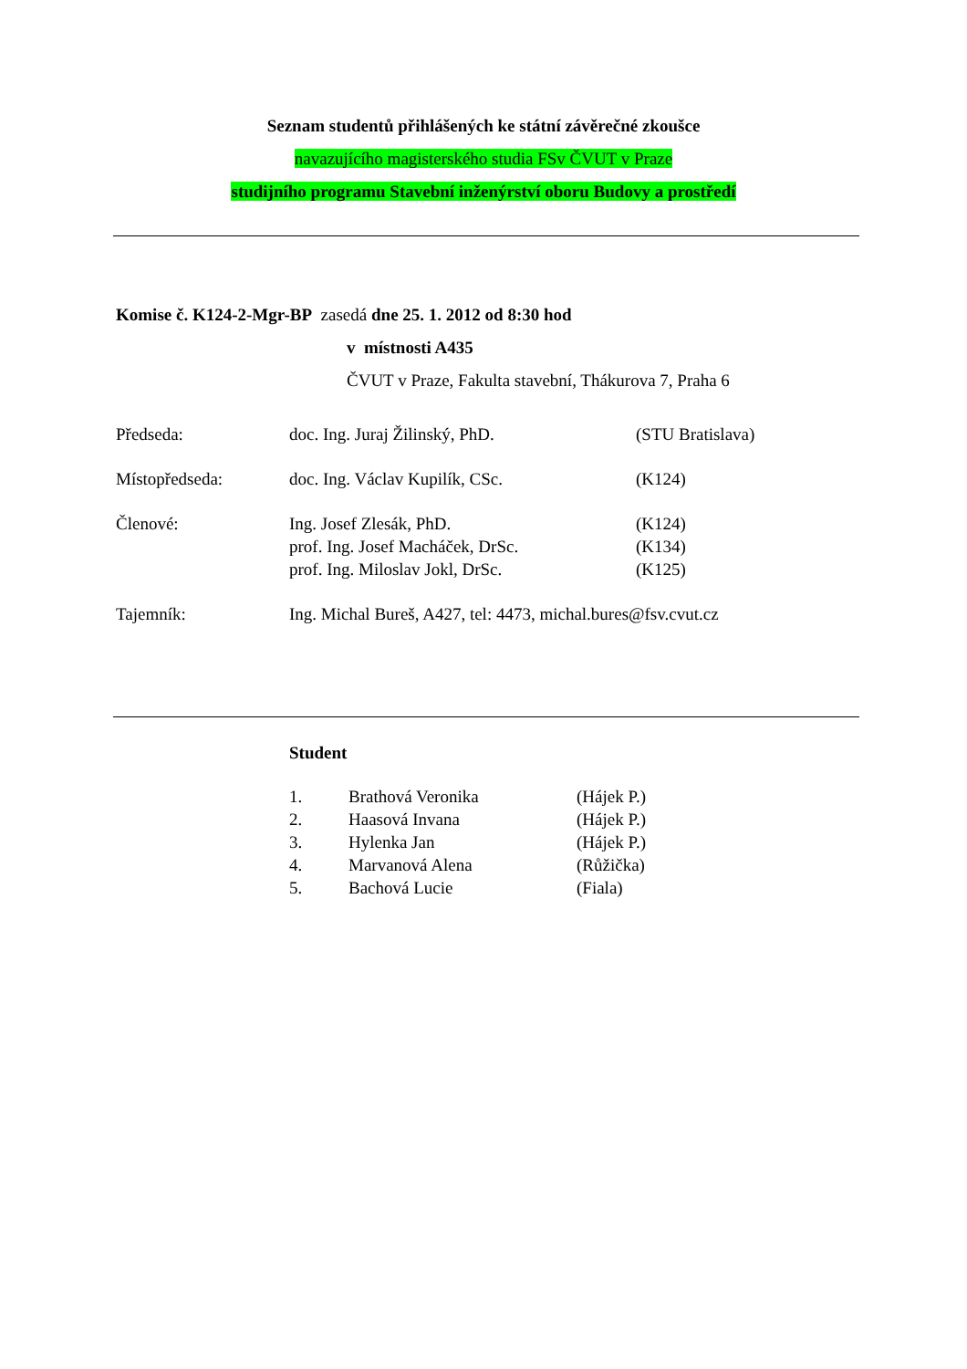Seznam studentů přihlášených ke státní závěrečné zkoušce
navazujícího magisterského studia FSv ČVUT v Praze
studijního programu Stavební inženýrství oboru Budovy a prostředí
Komise č. K124-2-Mgr-BP zasedá dne 25. 1. 2012 od 8:30 hod
v místnosti A435
ČVUT v Praze, Fakulta stavební, Thákurova 7, Praha 6
| Předseda: | doc. Ing. Juraj Žilinský, PhD. | (STU Bratislava) |
| Místopředseda: | doc. Ing. Václav Kupilík, CSc. | (K124) |
| Členové: | Ing. Josef Zlesák, PhD. prof. Ing. Josef Macháček, DrSc. prof. Ing. Miloslav Jokl, DrSc. | (K124) (K134) (K125) |
| Tajemník: | Ing. Michal Bureš, A427, tel: 4473, michal.bures@fsv.cvut.cz | |
Student
| 1. | Brathová Veronika | (Hájek P.) |
| 2. | Haasová Invana | (Hájek P.) |
| 3. | Hylenka Jan | (Hájek P.) |
| 4. | Marvanová Alena | (Růžička) |
| 5. | Bachová Lucie | (Fiala) |